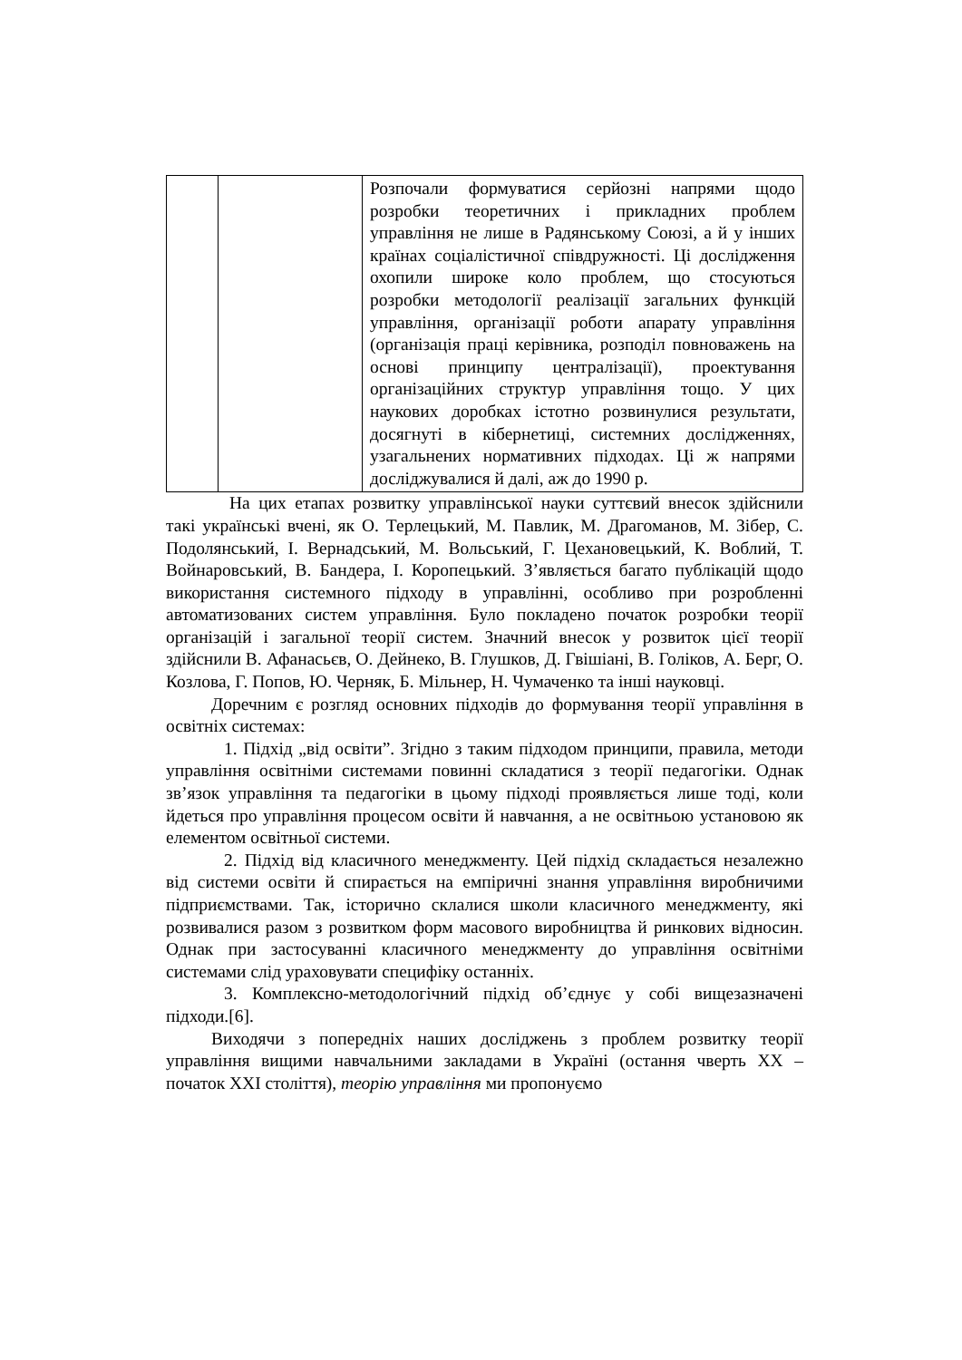| | | Розпочали формуватися серйозні напрями щодо розробки теоретичних і прикладних проблем управління не лише в Радянському Союзі, а й у інших країнах соціалістичної співдружності. Ці дослідження охопили широке коло проблем, що стосуються розробки методології реалізації загальних функцій управління, організації роботи апарату управління (організація праці керівника, розподіл повноважень на основі принципу централізації), проектування організаційних структур управління тощо. У цих наукових доробках істотно розвинулися результати, досягнуті в кібернетиці, системних дослідженнях, узагальнених нормативних підходах. Ці ж напрями досліджувалися й далі, аж до 1990 р. |
На цих етапах розвитку управлінської науки суттєвий внесок здійснили такі українські вчені, як О. Терлецький, М. Павлик, М. Драгоманов, М. Зібер, С. Подолянський, І. Вернадський, М. Вольський, Г. Цехановецький, К. Воблий, Т. Войнаровський, В. Бандера, І. Коропецький. З’являється багато публікацій щодо використання системного підходу в управлінні, особливо при розробленні автоматизованих систем управління. Було покладено початок розробки теорії організацій і загальної теорії систем. Значний внесок у розвиток цієї теорії здійснили В. Афанасьєв, О. Дейнеко, В. Глушков, Д. Гвішіані, В. Голіков, А. Берг, О. Козлова, Г. Попов, Ю. Черняк, Б. Мільнер, Н. Чумаченко та інші науковці.
Доречним є розгляд основних підходів до формування теорії управління в освітніх системах:
1. Підхід „від освіти”. Згідно з таким підходом принципи, правила, методи управління освітніми системами повинні складатися з теорії педагогіки. Однак зв’язок управління та педагогіки в цьому підході проявляється лише тоді, коли йдеться про управління процесом освіти й навчання, а не освітньою установою як елементом освітньої системи.
2. Підхід від класичного менеджменту. Цей підхід складається незалежно від системи освіти й спирається на емпіричні знання управління виробничими підприємствами. Так, історично склалися школи класичного менеджменту, які розвивалися разом з розвитком форм масового виробництва й ринкових відносин. Однак при застосуванні класичного менеджменту до управління освітніми системами слід ураховувати специфіку останніх.
3. Комплексно-методологічний підхід об’єднує у собі вищезазначені підходи.[6].
Виходячи з попередніх наших досліджень з проблем розвитку теорії управління вищими навчальними закладами в Україні (остання чверть XX – початок XXI століття), теорію управління ми пропонуємо